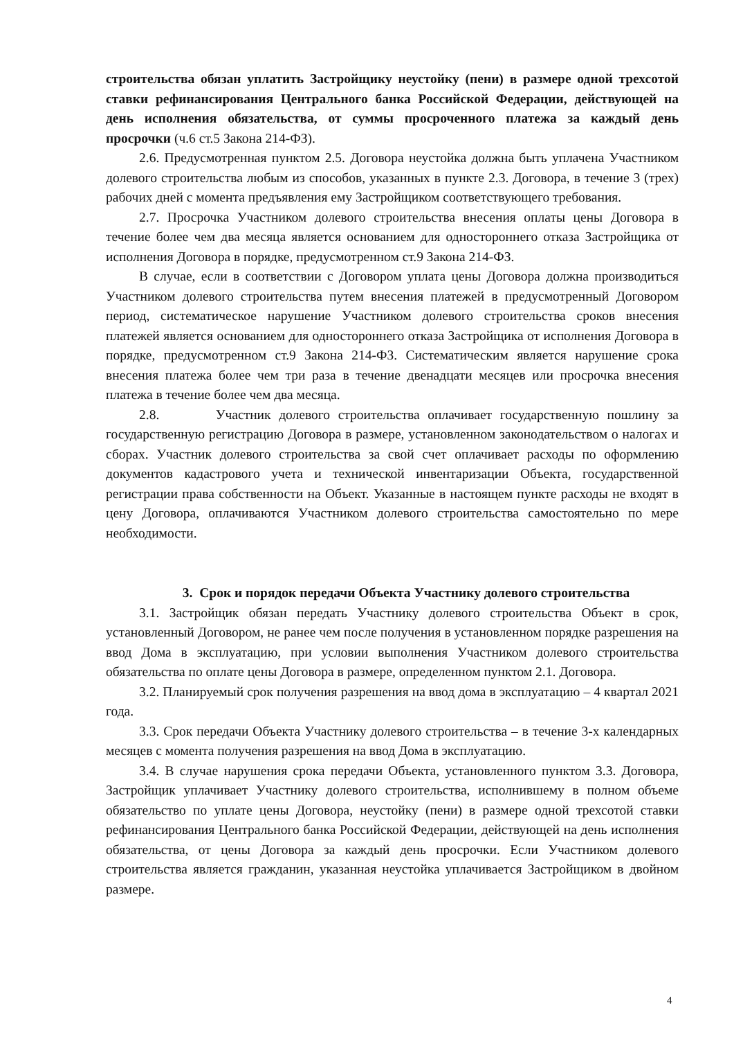строительства обязан уплатить Застройщику неустойку (пени) в размере одной трехсотой ставки рефинансирования Центрального банка Российской Федерации, действующей на день исполнения обязательства, от суммы просроченного платежа за каждый день просрочки (ч.6 ст.5 Закона 214-ФЗ).
2.6. Предусмотренная пунктом 2.5. Договора неустойка должна быть уплачена Участником долевого строительства любым из способов, указанных в пункте 2.3. Договора, в течение 3 (трех) рабочих дней с момента предъявления ему Застройщиком соответствующего требования.
2.7. Просрочка Участником долевого строительства внесения оплаты цены Договора в течение более чем два месяца является основанием для одностороннего отказа Застройщика от исполнения Договора в порядке, предусмотренном ст.9 Закона 214-ФЗ.
В случае, если в соответствии с Договором уплата цены Договора должна производиться Участником долевого строительства путем внесения платежей в предусмотренный Договором период, систематическое нарушение Участником долевого строительства сроков внесения платежей является основанием для одностороннего отказа Застройщика от исполнения Договора в порядке, предусмотренном ст.9 Закона 214-ФЗ. Систематическим является нарушение срока внесения платежа более чем три раза в течение двенадцати месяцев или просрочка внесения платежа в течение более чем два месяца.
2.8. Участник долевого строительства оплачивает государственную пошлину за государственную регистрацию Договора в размере, установленном законодательством о налогах и сборах. Участник долевого строительства за свой счет оплачивает расходы по оформлению документов кадастрового учета и технической инвентаризации Объекта, государственной регистрации права собственности на Объект. Указанные в настоящем пункте расходы не входят в цену Договора, оплачиваются Участником долевого строительства самостоятельно по мере необходимости.
3. Срок и порядок передачи Объекта Участнику долевого строительства
3.1. Застройщик обязан передать Участнику долевого строительства Объект в срок, установленный Договором, не ранее чем после получения в установленном порядке разрешения на ввод Дома в эксплуатацию, при условии выполнения Участником долевого строительства обязательства по оплате цены Договора в размере, определенном пунктом 2.1. Договора.
3.2. Планируемый срок получения разрешения на ввод дома в эксплуатацию – 4 квартал 2021 года.
3.3. Срок передачи Объекта Участнику долевого строительства – в течение 3-х календарных месяцев с момента получения разрешения на ввод Дома в эксплуатацию.
3.4. В случае нарушения срока передачи Объекта, установленного пунктом 3.3. Договора, Застройщик уплачивает Участнику долевого строительства, исполнившему в полном объеме обязательство по уплате цены Договора, неустойку (пени) в размере одной трехсотой ставки рефинансирования Центрального банка Российской Федерации, действующей на день исполнения обязательства, от цены Договора за каждый день просрочки. Если Участником долевого строительства является гражданин, указанная неустойка уплачивается Застройщиком в двойном размере.
4